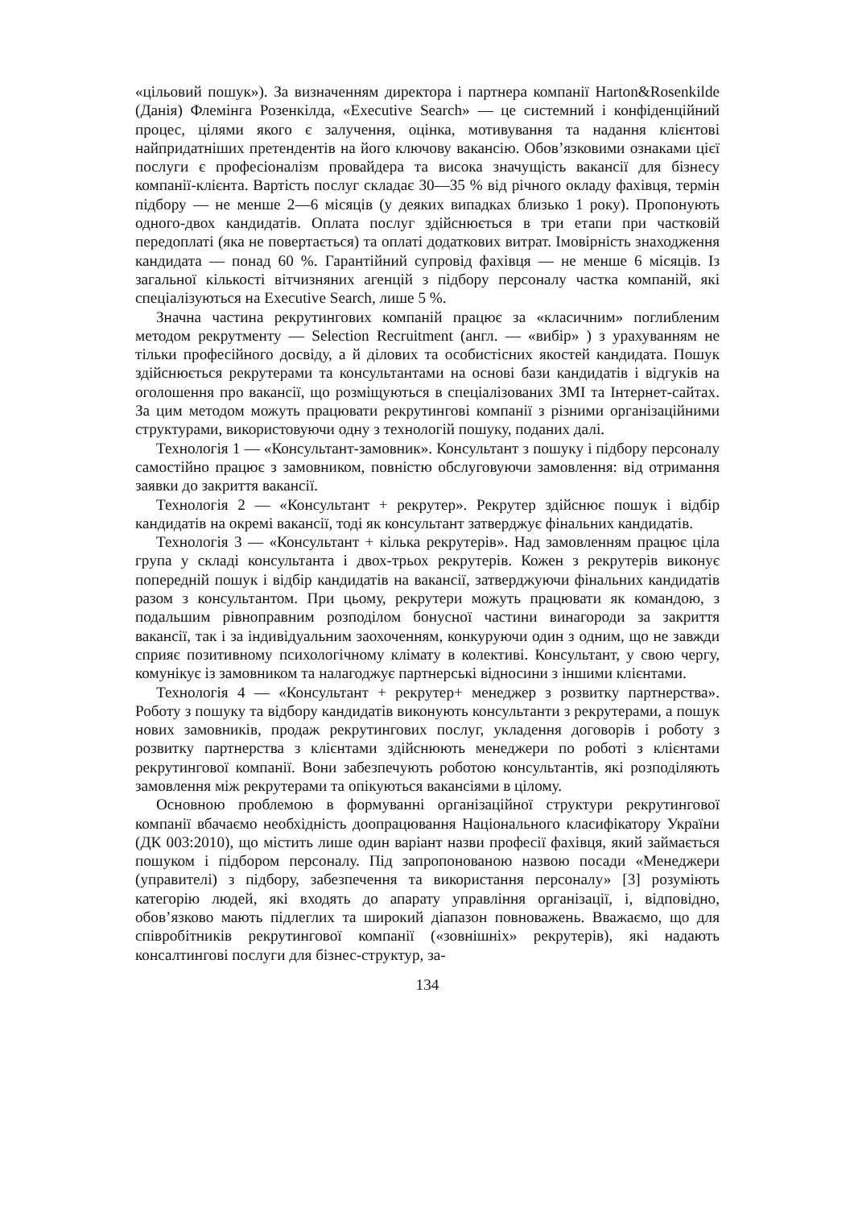«цільовий пошук»). За визначенням директора і партнера компанії Harton&Rosenkilde (Данія) Флемінга Розенкілда, «Executive Search» — це системний і конфіденційний процес, цілями якого є залучення, оцінка, мотивування та надання клієнтові найпридатніших претендентів на його ключову вакансію. Обов’язковими ознаками цієї послуги є професіоналізм провайдера та висока значущість вакансії для бізнесу компанії-клієнта. Вартість послуг складає 30—35 % від річного окладу фахівця, термін підбору — не менше 2—6 місяців (у деяких випадках близько 1 року). Пропонують одного-двох кандидатів. Оплата послуг здійснюється в три етапи при частковій передоплаті (яка не повертається) та оплаті додаткових витрат. Імовірність знаходження кандидата — понад 60 %. Гарантійний супровід фахівця — не менше 6 місяців. Із загальної кількості вітчизняних агенцій з підбору персоналу частка компаній, які спеціалізуються на Executive Search, лише 5 %.
Значна частина рекрутингових компаній працює за «класичним» поглибленим методом рекрутменту — Selection Recruitment (англ. — «вибір» ) з урахуванням не тільки професійного досвіду, а й ділових та особистісних якостей кандидата. Пошук здійснюється рекрутерами та консультантами на основі бази кандидатів і відгуків на оголошення про вакансії, що розміщуються в спеціалізованих ЗМІ та Інтернет-сайтах. За цим методом можуть працювати рекрутингові компанії з різними організаційними структурами, використовуючи одну з технологій пошуку, поданих далі.
Технологія 1 — «Консультант-замовник». Консультант з пошуку і підбору персоналу самостійно працює з замовником, повністю обслуговуючи замовлення: від отримання заявки до закриття вакансії.
Технологія 2 — «Консультант + рекрутер». Рекрутер здійснює пошук і відбір кандидатів на окремі вакансії, тоді як консультант затверджує фінальних кандидатів.
Технологія 3 — «Консультант + кілька рекрутерів». Над замовленням працює ціла група у складі консультанта і двох-трьох рекрутерів. Кожен з рекрутерів виконує попередній пошук і відбір кандидатів на вакансії, затверджуючи фінальних кандидатів разом з консультантом. При цьому, рекрутери можуть працювати як командою, з подальшим рівноправним розподілом бонусної частини винагороди за закриття вакансії, так і за індивідуальним заохоченням, конкуруючи один з одним, що не завжди сприяє позитивному психологічному клімату в колективі. Консультант, у свою чергу, комунікує із замовником та налагоджує партнерські відносини з іншими клієнтами.
Технологія 4 — «Консультант + рекрутер+ менеджер з розвитку партнерства». Роботу з пошуку та відбору кандидатів виконують консультанти з рекрутерами, а пошук нових замовників, продаж рекрутингових послуг, укладення договорів і роботу з розвитку партнерства з клієнтами здійснюють менеджери по роботі з клієнтами рекрутингової компанії. Вони забезпечують роботою консультантів, які розподіляють замовлення між рекрутерами та опікуються вакансіями в цілому.
Основною проблемою в формуванні організаційної структури рекрутингової компанії вбачаємо необхідність доопрацювання Національного класифікатору України (ДК 003:2010), що містить лише один варіант назви професії фахівця, який займається пошуком і підбором персоналу. Під запропонованою назвою посади «Менеджери (управителі) з підбору, забезпечення та використання персоналу» [3] розуміють категорію людей, які входять до апарату управління організації, і, відповідно, обов’язково мають підлеглих та широкий діапазон повноважень. Вважаємо, що для співробітників рекрутингової компанії («зовнішніх» рекрутерів), які надають консалтингові послуги для бізнес-структур, за-
134